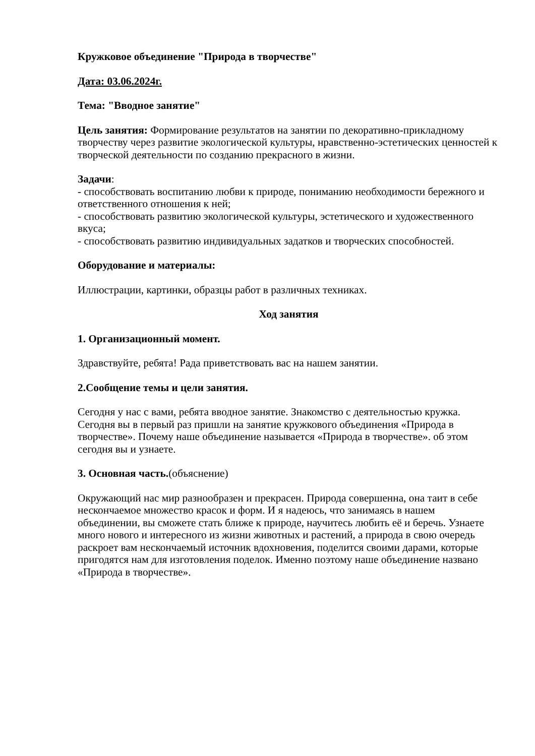Кружковое объединение "Природа в творчестве"
Дата: 03.06.2024г.
Тема: "Вводное занятие"
Цель занятия: Формирование результатов на занятии по декоративно-прикладному творчеству через развитие экологической культуры, нравственно-эстетических ценностей к творческой деятельности по созданию прекрасного в жизни.
Задачи:
- способствовать воспитанию любви к природе, пониманию необходимости бережного и ответственного отношения к ней;
- способствовать развитию экологической культуры, эстетического и художественного вкуса;
- способствовать развитию индивидуальных задатков и творческих способностей.
Оборудование и материалы:
Иллюстрации, картинки, образцы работ в различных техниках.
Ход занятия
1. Организационный момент.
Здравствуйте, ребята! Рада приветствовать вас на нашем занятии.
2.Сообщение темы и цели занятия.
Сегодня у нас с вами, ребята вводное занятие. Знакомство с деятельностью кружка. Сегодня вы в первый раз пришли на занятие кружкового объединения «Природа в творчестве». Почему наше объединение называется «Природа в творчестве». об этом сегодня вы и узнаете.
3. Основная часть.(объяснение)
Окружающий нас мир разнообразен и прекрасен. Природа совершенна, она таит в себе нескончаемое множество красок и форм. И я надеюсь, что занимаясь в нашем объединении, вы сможете стать ближе к природе, научитесь любить её и беречь. Узнаете много нового и интересного из жизни животных и растений, а природа в свою очередь раскроет вам нескончаемый источник вдохновения, поделится своими дарами, которые пригодятся нам для изготовления поделок. Именно поэтому наше объединение названо «Природа в творчестве».